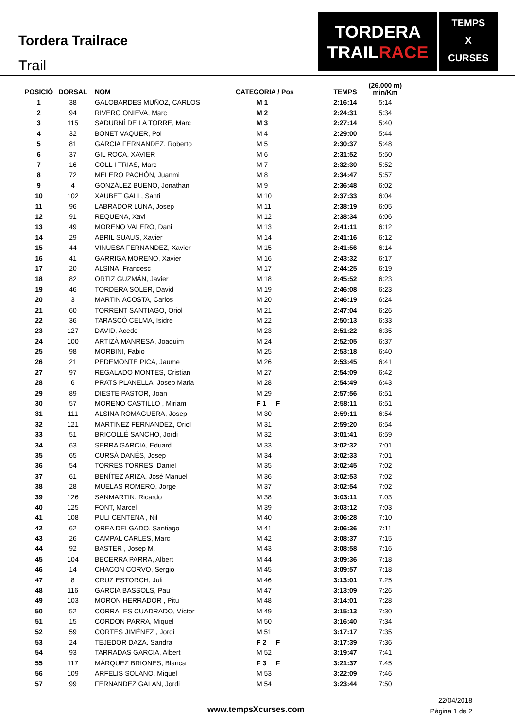Tordera Trailrace
Trail
TORDERA
TRAILRACE
TEMPS
X
CURSES
| POSICIÓ | DORSAL | NOM | CATEGORIA / Pos | TEMPS | (26.000 m) min/Km |
| --- | --- | --- | --- | --- | --- |
| 1 | 38 | GALOBARDES MUÑOZ, CARLOS | M 1 | 2:16:14 | 5:14 |
| 2 | 94 | RIVERO ONIEVA, Marc | M 2 | 2:24:31 | 5:34 |
| 3 | 115 | SADURNÍ DE LA TORRE, Marc | M 3 | 2:27:14 | 5:40 |
| 4 | 32 | BONET VAQUER, Pol | M 4 | 2:29:00 | 5:44 |
| 5 | 81 | GARCIA FERNANDEZ, Roberto | M 5 | 2:30:37 | 5:48 |
| 6 | 37 | GIL ROCA, XAVIER | M 6 | 2:31:52 | 5:50 |
| 7 | 16 | COLL I TRIAS, Marc | M 7 | 2:32:30 | 5:52 |
| 8 | 72 | MELERO PACHÓN, Juanmi | M 8 | 2:34:47 | 5:57 |
| 9 | 4 | GONZÁLEZ BUENO, Jonathan | M 9 | 2:36:48 | 6:02 |
| 10 | 102 | XAUBET GALL, Santi | M 10 | 2:37:33 | 6:04 |
| 11 | 96 | LABRADOR LUNA, Josep | M 11 | 2:38:19 | 6:05 |
| 12 | 91 | REQUENA, Xavi | M 12 | 2:38:34 | 6:06 |
| 13 | 49 | MORENO VALERO, Dani | M 13 | 2:41:11 | 6:12 |
| 14 | 29 | ABRIL SUAUS, Xavier | M 14 | 2:41:16 | 6:12 |
| 15 | 44 | VINUESA FERNANDEZ, Xavier | M 15 | 2:41:56 | 6:14 |
| 16 | 41 | GARRIGA MORENO, Xavier | M 16 | 2:43:32 | 6:17 |
| 17 | 20 | ALSINA, Francesc | M 17 | 2:44:25 | 6:19 |
| 18 | 82 | ORTIZ GUZMÁN, Javier | M 18 | 2:45:52 | 6:23 |
| 19 | 46 | TORDERA SOLER, David | M 19 | 2:46:08 | 6:23 |
| 20 | 3 | MARTIN ACOSTA, Carlos | M 20 | 2:46:19 | 6:24 |
| 21 | 60 | TORRENT SANTIAGO, Oriol | M 21 | 2:47:04 | 6:26 |
| 22 | 36 | TARASCÓ CELMA, Isidre | M 22 | 2:50:13 | 6:33 |
| 23 | 127 | DAVID, Acedo | M 23 | 2:51:22 | 6:35 |
| 24 | 100 | ARTIZÀ MANRESA, Joaquim | M 24 | 2:52:05 | 6:37 |
| 25 | 98 | MORBINI, Fabio | M 25 | 2:53:18 | 6:40 |
| 26 | 21 | PEDEMONTE PICA, Jaume | M 26 | 2:53:45 | 6:41 |
| 27 | 97 | REGALADO MONTES, Cristian | M 27 | 2:54:09 | 6:42 |
| 28 | 6 | PRATS PLANELLA, Josep Maria | M 28 | 2:54:49 | 6:43 |
| 29 | 89 | DIESTE PASTOR, Joan | M 29 | 2:57:56 | 6:51 |
| 30 | 57 | MORENO CASTILLO , Miriam | F 1 F | 2:58:11 | 6:51 |
| 31 | 111 | ALSINA ROMAGUERA, Josep | M 30 | 2:59:11 | 6:54 |
| 32 | 121 | MARTINEZ FERNANDEZ, Oriol | M 31 | 2:59:20 | 6:54 |
| 33 | 51 | BRICOLLÉ SANCHO, Jordi | M 32 | 3:01:41 | 6:59 |
| 34 | 63 | SERRA GARCIA, Eduard | M 33 | 3:02:32 | 7:01 |
| 35 | 65 | CURSÀ DANÉS, Josep | M 34 | 3:02:33 | 7:01 |
| 36 | 54 | TORRES TORRES, Daniel | M 35 | 3:02:45 | 7:02 |
| 37 | 61 | BENÍTEZ ARIZA, José Manuel | M 36 | 3:02:53 | 7:02 |
| 38 | 28 | MUELAS ROMERO, Jorge | M 37 | 3:02:54 | 7:02 |
| 39 | 126 | SANMARTIN, Ricardo | M 38 | 3:03:11 | 7:03 |
| 40 | 125 | FONT, Marcel | M 39 | 3:03:12 | 7:03 |
| 41 | 108 | PULI CENTENA , Nil | M 40 | 3:06:28 | 7:10 |
| 42 | 62 | OREA DELGADO, Santiago | M 41 | 3:06:36 | 7:11 |
| 43 | 26 | CAMPAL CARLES, Marc | M 42 | 3:08:37 | 7:15 |
| 44 | 92 | BASTER , Josep M. | M 43 | 3:08:58 | 7:16 |
| 45 | 104 | BECERRA PARRA, Albert | M 44 | 3:09:36 | 7:18 |
| 46 | 14 | CHACON CORVO, Sergio | M 45 | 3:09:57 | 7:18 |
| 47 | 8 | CRUZ ESTORCH, Juli | M 46 | 3:13:01 | 7:25 |
| 48 | 116 | GARCIA BASSOLS, Pau | M 47 | 3:13:09 | 7:26 |
| 49 | 103 | MORON HERRADOR , Pitu | M 48 | 3:14:01 | 7:28 |
| 50 | 52 | CORRALES CUADRADO, Víctor | M 49 | 3:15:13 | 7:30 |
| 51 | 15 | CORDON PARRA, Miquel | M 50 | 3:16:40 | 7:34 |
| 52 | 59 | CORTES JIMÉNEZ , Jordi | M 51 | 3:17:17 | 7:35 |
| 53 | 24 | TEJEDOR DAZA, Sandra | F 2 F | 3:17:39 | 7:36 |
| 54 | 93 | TARRADAS GARCIA, Albert | M 52 | 3:19:47 | 7:41 |
| 55 | 117 | MÁRQUEZ BRIONES, Blanca | F 3 F | 3:21:37 | 7:45 |
| 56 | 109 | ARFELIS SOLANO, Miquel | M 53 | 3:22:09 | 7:46 |
| 57 | 99 | FERNANDEZ GALAN, Jordi | M 54 | 3:23:44 | 7:50 |
www.tempsXcurses.com
22/04/2018
Pàgina 1 de 2